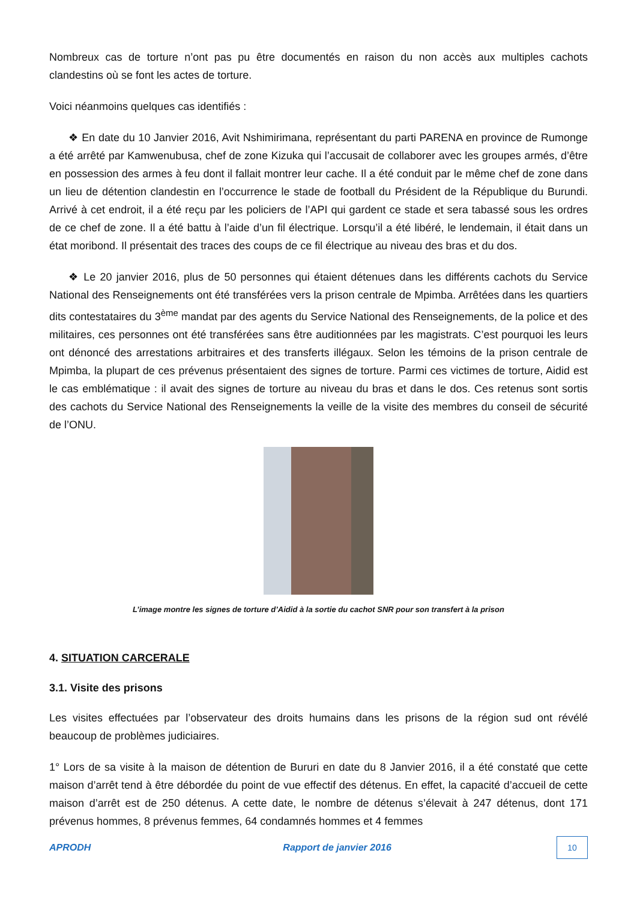Nombreux cas de torture n’ont pas pu être documentés en raison du non accès aux multiples cachots clandestins où se font les actes de torture.
Voici néanmoins quelques cas identifiés :
❖ En date du 10 Janvier 2016, Avit Nshimirimana, représentant du parti PARENA en province de Rumonge a été arrêté par Kamwenubusa, chef de zone Kizuka qui l’accusait de collaborer avec les groupes armés, d’être en possession des armes à feu dont il fallait montrer leur cache. Il a été conduit par le même chef de zone dans un lieu de détention clandestin en l’occurrence le stade de football du Président de la République du Burundi. Arrivé à cet endroit, il a été reçu par les policiers de l’API qui gardent ce stade et sera tabassé sous les ordres de ce chef de zone. Il a été battu à l’aide d’un fil électrique. Lorsqu’il a été libéré, le lendemain, il était dans un état moribond. Il présentait des traces des coups de ce fil électrique au niveau des bras et du dos.
❖ Le 20 janvier 2016, plus de 50 personnes qui étaient détenues dans les différents cachots du Service National des Renseignements ont été transférées vers la prison centrale de Mpimba. Arrêtées dans les quartiers dits contestataires du 3<sup>ème</sup> mandat par des agents du Service National des Renseignements, de la police et des militaires, ces personnes ont été transférées sans être auditionnées par les magistrats. C’est pourquoi les leurs ont dénoncé des arrestations arbitraires et des transferts illégaux. Selon les témoins de la prison centrale de Mpimba, la plupart de ces prévenus présentaient des signes de torture. Parmi ces victimes de torture, Aidid est le cas emblématique : il avait des signes de torture au niveau du bras et dans le dos. Ces retenus sont sortis des cachots du Service National des Renseignements la veille de la visite des membres du conseil de sécurité de l’ONU.
L’image montre les signes de torture d’Aidid à la sortie du cachot SNR pour son transfert à la prison
4. SITUATION CARCERALE
3.1. Visite des prisons
Les visites effectuées par l’observateur des droits humains dans les prisons de la région sud ont révélé beaucoup de problèmes judiciaires.
1° Lors de sa visite à la maison de détention de Bururi en date du 8 Janvier 2016, il a été constaté que cette maison d’arrêt tend à être débordée du point de vue effectif des détenus. En effet, la capacité d’accueil de cette maison d’arrêt est de 250 détenus. A cette date, le nombre de détenus s’élevait à 247 détenus, dont 171 prévenus hommes, 8 prévenus femmes, 64 condamnés hommes et 4 femmes
APRODH Rapport de janvier 2016 10